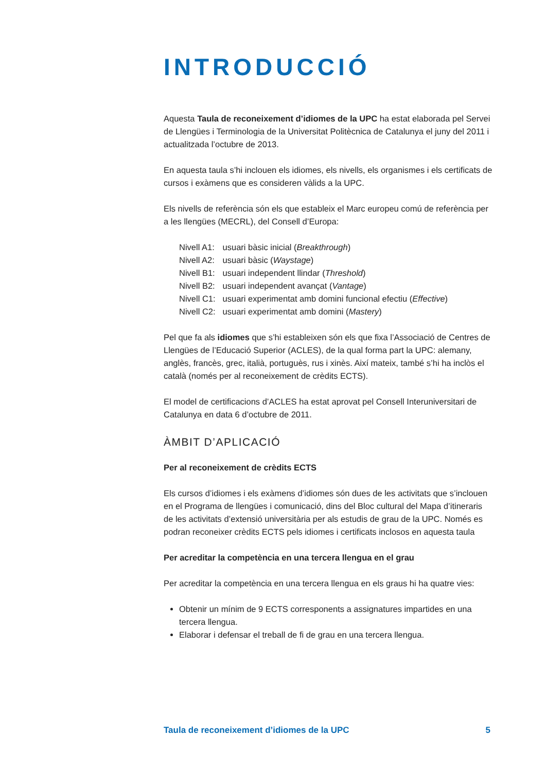INTRODUCCIÓ
Aquesta Taula de reconeixement d’idiomes de la UPC ha estat elaborada pel Servei de Llengües i Terminologia de la Universitat Politècnica de Catalunya el juny del 2011 i actualitzada l’octubre de 2013.
En aquesta taula s’hi inclouen els idiomes, els nivells, els organismes i els certificats de cursos i exàmens que es consideren vàlids a la UPC.
Els nivells de referència són els que estableix el Marc europeu comú de referència per a les llengües (MECRL), del Consell d’Europa:
Nivell A1: usuari bàsic inicial (Breakthrough)
Nivell A2: usuari bàsic (Waystage)
Nivell B1: usuari independent llindar (Threshold)
Nivell B2: usuari independent avançat (Vantage)
Nivell C1: usuari experimentat amb domini funcional efectiu (Effective)
Nivell C2: usuari experimentat amb domini (Mastery)
Pel que fa als idiomes que s’hi estableixen són els que fixa l’Associació de Centres de Llengües de l’Educació Superior (ACLES), de la qual forma part la UPC: alemany, anglès, francès, grec, italià, portuguès, rus i xinès. Així mateix, també s’hi ha inclòs el català (només per al reconeixement de crèdits ECTS).
El model de certificacions d’ACLES ha estat aprovat pel Consell Interuniversitari de Catalunya en data 6 d’octubre de 2011.
ÀMBIT D’APLICACIÓ
Per al reconeixement de crèdits ECTS
Els cursos d’idiomes i els exàmens d’idiomes són dues de les activitats que s’inclouen en el Programa de llengües i comunicació, dins del Bloc cultural del Mapa d’itineraris de les activitats d’extensió universitària per als estudis de grau de la UPC. Només es podran reconeixer crèdits ECTS pels idiomes i certificats inclosos en aquesta taula
Per acreditar la competència en una tercera llengua en el grau
Per acreditar la competència en una tercera llengua en els graus hi ha quatre vies:
Obtenir un mínim de 9 ECTS corresponents a assignatures impartides en una tercera llengua.
Elaborar i defensar el treball de fi de grau en una tercera llengua.
Taula de reconeixement d’idiomes de la UPC 5